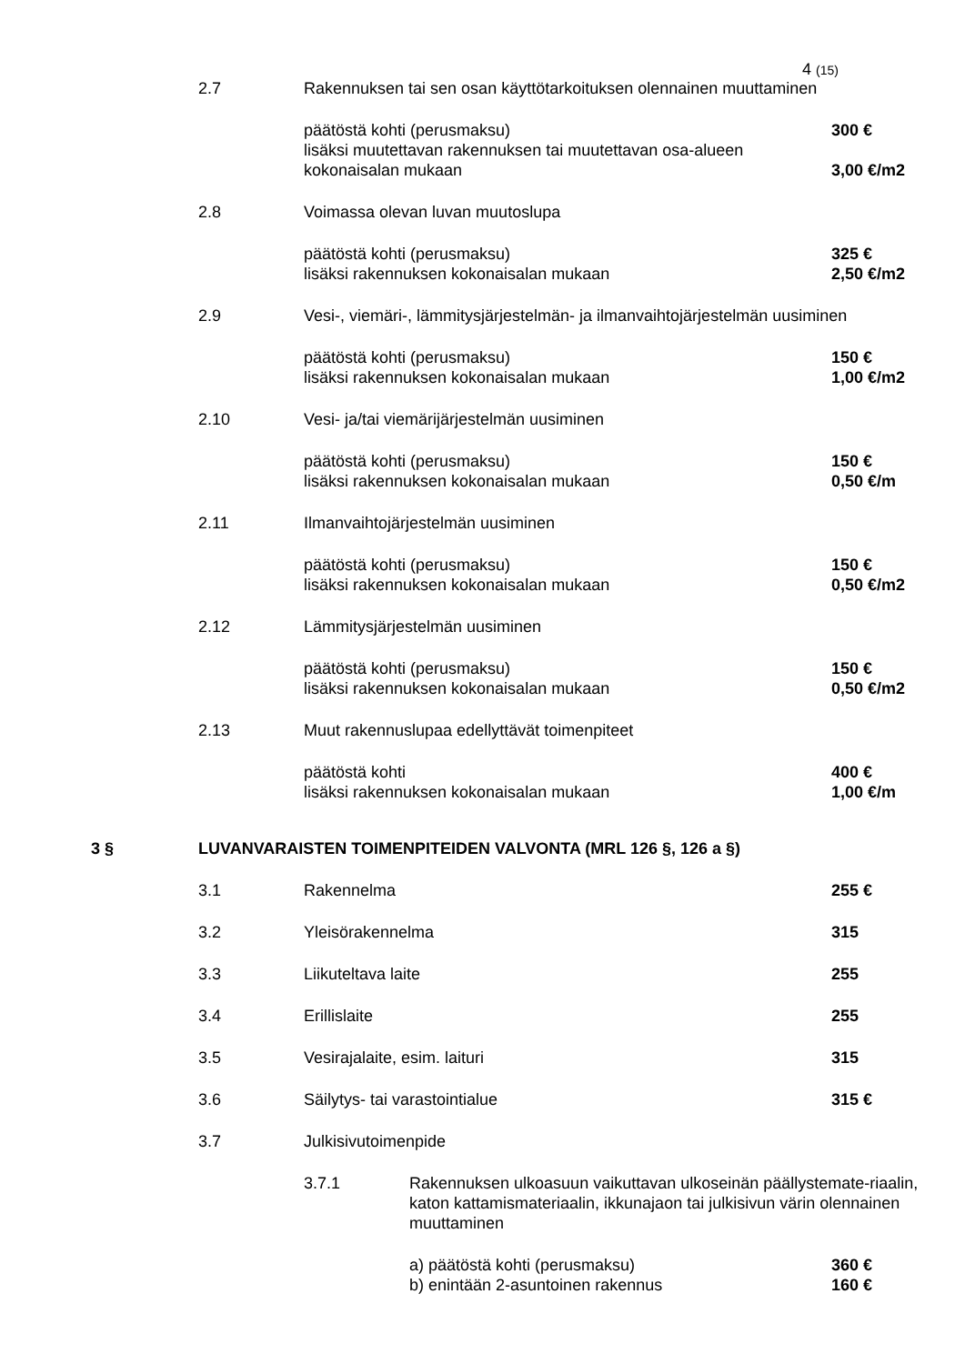4 (15)
2.7 Rakennuksen tai sen osan käyttötarkoituksen olennainen muuttaminen
päätöstä kohti (perusmaksu) 300 €
lisäksi muutettavan rakennuksen tai muutettavan osa-alueen
kokonaisalan mukaan
3,00 €/m2
2.8 Voimassa olevan luvan muutoslupa
päätöstä kohti (perusmaksu)
lisäksi rakennuksen kokonaisalan mukaan
325 €
2,50 €/m2
2.9 Vesi-, viemäri-, lämmitysjärjestelmän- ja ilmanvaihtojärjestelmän uusiminen
päätöstä kohti (perusmaksu)
lisäksi rakennuksen kokonaisalan mukaan
150 €
1,00 €/m2
2.10 Vesi- ja/tai viemärijärjestelmän uusiminen
päätöstä kohti (perusmaksu)
lisäksi rakennuksen kokonaisalan mukaan
150 €
0,50 €/m
2.11 Ilmanvaihtojärjestelmän uusiminen
päätöstä kohti (perusmaksu)
lisäksi rakennuksen kokonaisalan mukaan
150 €
0,50 €/m2
2.12 Lämmitysjärjestelmän uusiminen
päätöstä kohti (perusmaksu)
lisäksi rakennuksen kokonaisalan mukaan
150 €
0,50 €/m2
2.13 Muut rakennuslupaa edellyttävät toimenpiteet
päätöstä kohti
lisäksi rakennuksen kokonaisalan mukaan
400 €
1,00 €/m
3 § LUVANVARAISTEN TOIMENPITEIDEN VALVONTA (MRL 126 §, 126 a §)
3.1 Rakennelma 255 €
3.2 Yleisörakennelma 315
3.3 Liikuteltava laite 255
3.4 Erillislaite 255
3.5 Vesirajalaite, esim. laituri 315
3.6 Säilytys- tai varastointialue 315 €
3.7 Julkisivutoimenpide
3.7.1 Rakennuksen ulkoasuun vaikuttavan ulkoseinän päällystemate-riaalin, katon kattamismateriaalin, ikkunajaon tai julkisivun värin olennainen muuttaminen
a) päätöstä kohti (perusmaksu)
b) enintään 2-asuntoinen rakennus
360 €
160 €